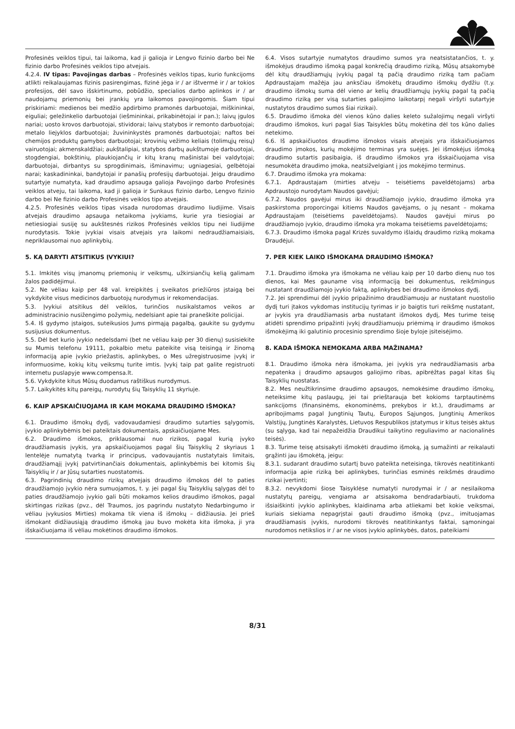Profesinės veiklos tipui, tai laikoma, kad ji galioja ir Lengvo fizinio darbo bei Ne fizinio darbo Profesinės veiklos tipo atvejais.
4.2.4. IV tipas: Pavojingas darbas – Profesinės veiklos tipas, kurio funkcijoms atlikti reikalaujamas fizinis pasirengimas, fizinė jėga ir / ar ištvermė ir / ar tokios profesijos, dėl savo išskirtinumo, pobūdžio, specialios darbo aplinkos ir / ar naudojamų priemonių bei įrankių yra laikomos pavojingomis. Šiam tipui priskiriami: medienos bei medžio apdirbimo pramonės darbuotojai, miškininkai, eiguliai; geležinkelio darbuotojai (iešmininkai, prikabinėtojai ir pan.); laivų įgulos nariai; uosto krovos darbuotojai, stividorai; laivų statybos ir remonto darbuotojai; metalo liejyklos darbuotojai; žuvininkystės pramonės darbuotojai; naftos bei chemijos produktų gamybos darbuotojai; krovinių vežimo keliais (tolimųjų reisų) vairuotojai; akmenskaldžiai; aukštalipiai, statybos darbų aukštumoje darbuotojai, stogdengiai, bokštinių, plaukiojančių ir kitų kranų mašinistai bei valdytojai; darbuotojai, dirbantys su sprogdinimais, išminavimu; ugniagesiai, gelbėtojai narai; kaskadininkai, bandytojai ir panašių profesijų darbuotojai. Jeigu draudimo sutartyje numatyta, kad draudimo apsauga galioja Pavojingo darbo Profesinės veiklos atveju, tai laikoma, kad ji galioja ir Sunkaus fizinio darbo, Lengvo fizinio darbo bei Ne fizinio darbo Profesinės veiklos tipo atvejais.
4.2.5. Profesinės veiklos tipas visada nurodomas draudimo liudijime. Visais atvejais draudimo apsauga netaikoma įvykiams, kurie yra tiesiogiai ar netiesiogiai susiję su aukštesnės rizikos Profesinės veiklos tipu nei liudijime nurodytasis. Tokie įvykiai visais atvejais yra laikomi nedraudžiamaisiais, nepriklausomai nuo aplinkybių.
5. KĄ DARYTI ATSITIKUS ĮVYKIUI?
5.1. Imkitės visų įmanomų priemonių ir veiksmų, užkirsiančių kelią galimam žalos padidėjimui.
5.2. Ne vėliau kaip per 48 val. kreipkitės į sveikatos priežiūros įstaigą bei vykdykite visus medicinos darbuotojų nurodymus ir rekomendacijas.
5.3. Įvykiui atsitikus dėl veiklos, turinčios nusikalstamos veikos ar administracinio nusižengimo požymių, nedelsiant apie tai praneškite policijai.
5.4. Iš gydymo įstaigos, suteikusios Jums pirmąją pagalbą, gaukite su gydymu susijusius dokumentus.
5.5. Dėl bet kurio įvykio nedelsdami (bet ne vėliau kaip per 30 dienų) susisiekite su Mumis telefonu 19111, pokalbio metu pateikite visą teisingą ir žinomą informaciją apie įvykio priežastis, aplinkybes, o Mes užregistruosime įvykį ir informuosime, kokių kitų veiksmų turite imtis. Įvykį taip pat galite registruoti internetu puslapyje www.compensa.lt.
5.6. Vykdykite kitus Mūsų duodamus raštiškus nurodymus.
5.7. Laikykitės kitų pareigų, nurodytų šių Taisyklių 11 skyriuje.
6. KAIP APSKAIČIUOJAMA IR KAM MOKAMA DRAUDIMO IŠMOKA?
6.1. Draudimo išmokų dydį, vadovaudamiesi draudimo sutarties sąlygomis, įvykio aplinkybėmis bei pateiktais dokumentais, apskaičiuojame Mes.
6.2. Draudimo išmokos, priklausomai nuo rizikos, pagal kurią įvyko draudžiamasis įvykis, yra apskaičiuojamos pagal šių Taisyklių 2 skyriaus 1 lentelėje numatytą tvarką ir principus, vadovaujantis nustatytais limitais, draudžiamąjį įvykį patvirtinančiais dokumentais, aplinkybėmis bei kitomis šių Taisyklių ir / ar Jūsų sutarties nuostatomis.
6.3. Pagrindinių draudimo rizikų atvejais draudimo išmokos dėl to paties draudžiamojo įvykio nėra sumuojamos, t. y. jei pagal šių Taisyklių sąlygas dėl to paties draudžiamojo įvykio gali būti mokamos kelios draudimo išmokos, pagal skirtingas rizikas (pvz., dėl Traumos, jos pagrindu nustatyto Nedarbingumo ir vėliau įvykusios Mirties) mokama tik viena iš išmokų – didžiausia. Jei prieš išmokant didžiausiąją draudimo išmoką jau buvo mokėta kita išmoka, ji yra išskaičiuojama iš vėliau mokėtinos draudimo išmokos.
6.4. Visos sutartyje numatytos draudimo sumos yra neatsistatančios, t. y. išmokėjus draudimo išmoką pagal konkrečią draudimo riziką, Mūsų atsakomybė dėl kitų draudžiamųjų įvykių pagal tą pačią draudimo riziką tam pačiam Apdraustajam mažėja jau anksčiau išmokėtų draudimo išmokų dydžiu (t.y. draudimo išmokų suma dėl vieno ar kelių draudžiamųjų įvykių pagal tą pačią draudimo riziką per visą sutarties galiojimo laikotarpį negali viršyti sutartyje nustatytos draudimo sumos šiai rizikai).
6.5. Draudimo išmoka dėl vienos kūno dalies keleto sužalojimų negali viršyti draudimo išmokos, kuri pagal šias Taisykles būtų mokėtina dėl tos kūno dalies netekimo.
6.6. Iš apskaičiuotos draudimo išmokos visais atvejais yra išskaičiuojamos draudimo įmokos, kurių mokėjimo terminas yra suėjęs. Jei išmokėjus išmoką draudimo sutartis pasibaigia, iš draudimo išmokos yra išskaičiuojama visa nesumokėta draudimo įmoka, neatsižvelgiant į jos mokėjimo terminus.
6.7. Draudimo išmoka yra mokama:
6.7.1. Apdraustajam (mirties atveju – teisėtiems paveldėtojams) arba Apdraustojo nurodytam Naudos gavėjui;
6.7.2. Naudos gavėjui mirus iki draudžiamojo įvykio, draudimo išmoka yra paskirstoma proporcingai kitiems Naudos gavėjams, o jų nesant – mokama Apdraustajam (teisėtiems paveldėtojams). Naudos gavėjui mirus po draudžiamojo įvykio, draudimo išmoka yra mokama teisėtiems paveldėtojams;
6.7.3. Draudimo išmoka pagal Krizės suvaldymo išlaidų draudimo riziką mokama Draudėjui.
7. PER KIEK LAIKO IŠMOKAMA DRAUDIMO IŠMOKA?
7.1. Draudimo išmoka yra išmokama ne vėliau kaip per 10 darbo dienų nuo tos dienos, kai Mes gauname visą informaciją bei dokumentus, reikšmingus nustatant draudžiamojo įvykio faktą, aplinkybes bei draudimo išmokos dydį.
7.2. Jei sprendimui dėl įvykio pripažinimo draudžiamuoju ar nustatant nuostolio dydį turi įtakos vykdomas institucijų tyrimas ir jo baigtis turi reikšmę nustatant, ar įvykis yra draudžiamasis arba nustatant išmokos dydį, Mes turime teisę atidėti sprendimo pripažinti įvykį draudžiamuoju priėmimą ir draudimo išmokos išmokėjimą iki galutinio procesinio sprendimo šioje byloje įsiteisėjimo.
8. KADA IŠMOKA NEMOKAMA ARBA MAŽINAMA?
8.1. Draudimo išmoka nėra išmokama, jei įvykis yra nedraudžiamasis arba nepatenka į draudimo apsaugos galiojimo ribas, apibrėžtas pagal kitas šių Taisyklių nuostatas.
8.2. Mes neužtikrinsime draudimo apsaugos, nemokėsime draudimo išmokų, neteiksime kitų paslaugų, jei tai prieštarauja bet kokioms tarptautinėms sankcijoms (finansinėms, ekonominėms, prekybos ir kt.), draudimams ar apribojimams pagal Jungtinių Tautų, Europos Sąjungos, Jungtinių Amerikos Valstijų, Jungtinės Karalystės, Lietuvos Respublikos įstatymus ir kitus teisės aktus (su sąlyga, kad tai nepažeidžia Draudikui taikytino reguliavimo ar nacionalinės teisės).
8.3. Turime teisę atsisakyti išmokėti draudimo išmoką, ją sumažinti ar reikalauti grąžinti jau išmokėtą, jeigu:
8.3.1. sudarant draudimo sutartį buvo pateikta neteisinga, tikrovės neatitinkanti informacija apie riziką bei aplinkybes, turinčias esminės reikšmės draudimo rizikai įvertinti;
8.3.2. nevykdomi šiose Taisyklėse numatyti nurodymai ir / ar nesilaikoma nustatytų pareigų, vengiama ar atsisakoma bendradarbiauti, trukdoma išsiaiškinti įvykio aplinkybes, klaidinama arba atliekami bet kokie veiksmai, kuriais siekiama nepagrįstai gauti draudimo išmoką (pvz., imituojamas draudžiamasis įvykis, nurodomi tikrovės neatitinkantys faktai, sąmoningai nurodomos netikslios ir / ar ne visos įvykio aplinkybės, datos, pateikiami
8/31